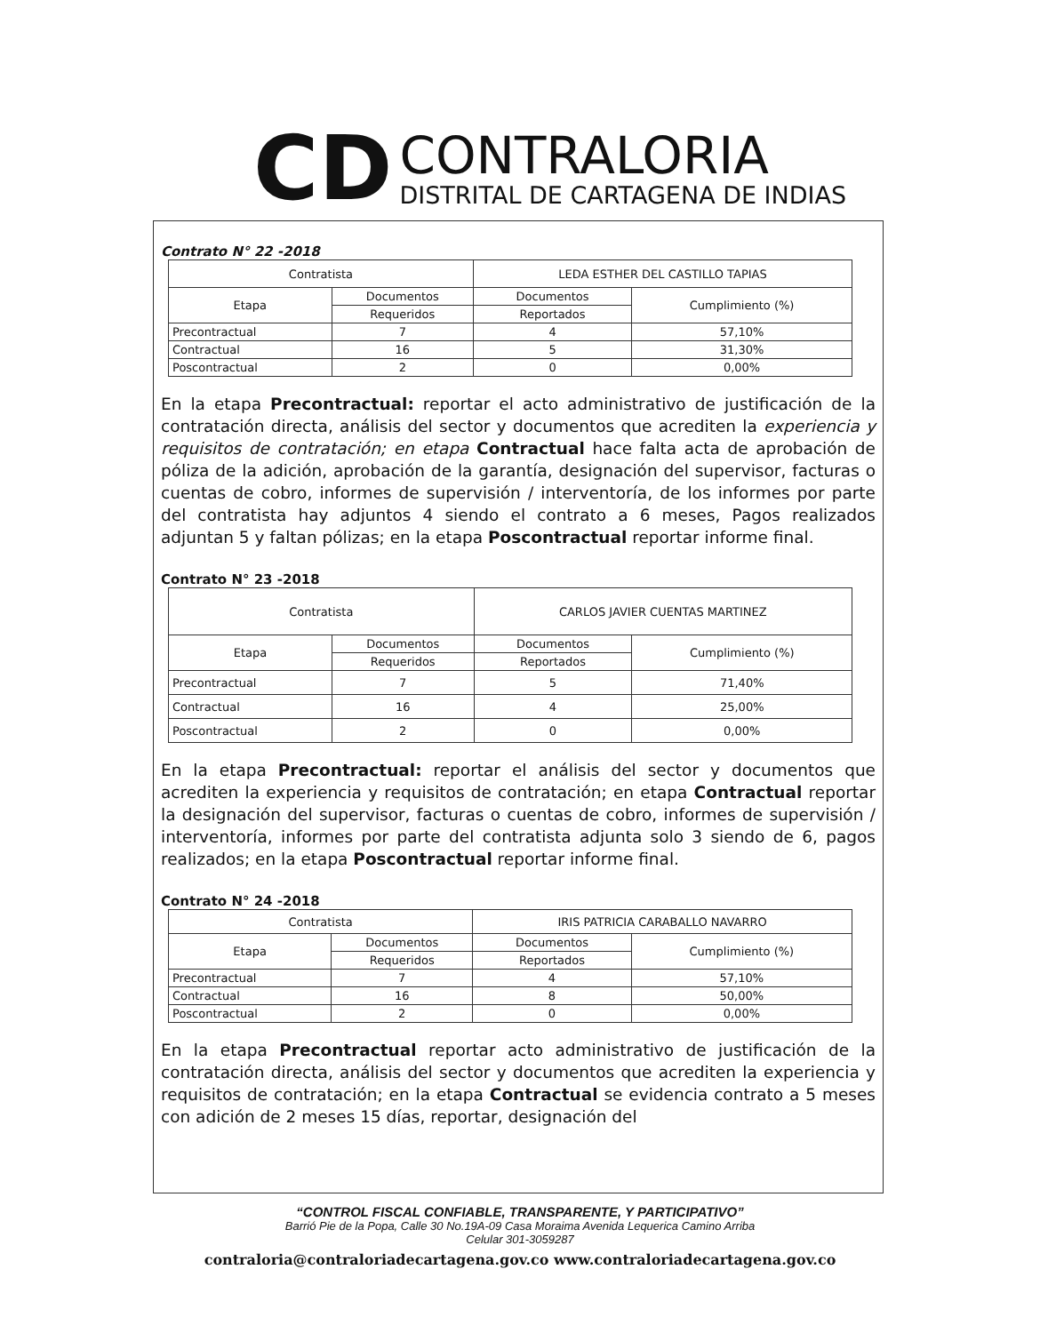CD
CONTRALORIA
DISTRITAL DE CARTAGENA DE INDIAS
Contrato N° 22 -2018
| Contratista | | LEDA ESTHER DEL CASTILLO TAPIAS | |
| Etapa | Documentos | Documentos | Cumplimiento (%) |
| | Requeridos | Reportados | |
| Precontractual | 7 | 4 | 57,10% |
| Contractual | 16 | 5 | 31,30% |
| Poscontractual | 2 | 0 | 0,00% |
En la etapa Precontractual: reportar el acto administrativo de justificación de la contratación directa, análisis del sector y documentos que acrediten la experiencia y requisitos de contratación; en etapa Contractual hace falta acta de aprobación de póliza de la adición, aprobación de la garantía, designación del supervisor, facturas o cuentas de cobro, informes de supervisión / interventoría, de los informes por parte del contratista hay adjuntos 4 siendo el contrato a 6 meses, Pagos realizados adjuntan 5 y faltan pólizas; en la etapa Poscontractual reportar informe final.
Contrato N° 23 -2018
| Contratista | | CARLOS JAVIER CUENTAS MARTINEZ | |
| Etapa | Documentos | Documentos | Cumplimiento (%) |
| | Requeridos | Reportados | |
| Precontractual | 7 | 5 | 71,40% |
| Contractual | 16 | 4 | 25,00% |
| Poscontractual | 2 | 0 | 0,00% |
En la etapa Precontractual: reportar el análisis del sector y documentos que acrediten la experiencia y requisitos de contratación; en etapa Contractual reportar la designación del supervisor, facturas o cuentas de cobro, informes de supervisión / interventoría, informes por parte del contratista adjunta solo 3 siendo de 6, pagos realizados; en la etapa Poscontractual reportar informe final.
Contrato N° 24 -2018
| Contratista | | IRIS PATRICIA CARABALLO NAVARRO | |
| Etapa | Documentos | Documentos | Cumplimiento (%) |
| | Requeridos | Reportados | |
| Precontractual | 7 | 4 | 57,10% |
| Contractual | 16 | 8 | 50,00% |
| Poscontractual | 2 | 0 | 0,00% |
En la etapa Precontractual reportar acto administrativo de justificación de la contratación directa, análisis del sector y documentos que acrediten la experiencia y requisitos de contratación; en la etapa Contractual se evidencia contrato a 5 meses con adición de 2 meses 15 días, reportar, designación del
“CONTROL FISCAL CONFIABLE, TRANSPARENTE, Y PARTICIPATIVO”
Barrió Pie de la Popa, Calle 30 No.19A-09 Casa Moraima Avenida Lequerica Camino Arriba
Celular 301-3059287
contraloria@contraloriadecartagena.gov.co www.contraloriadecartagena.gov.co